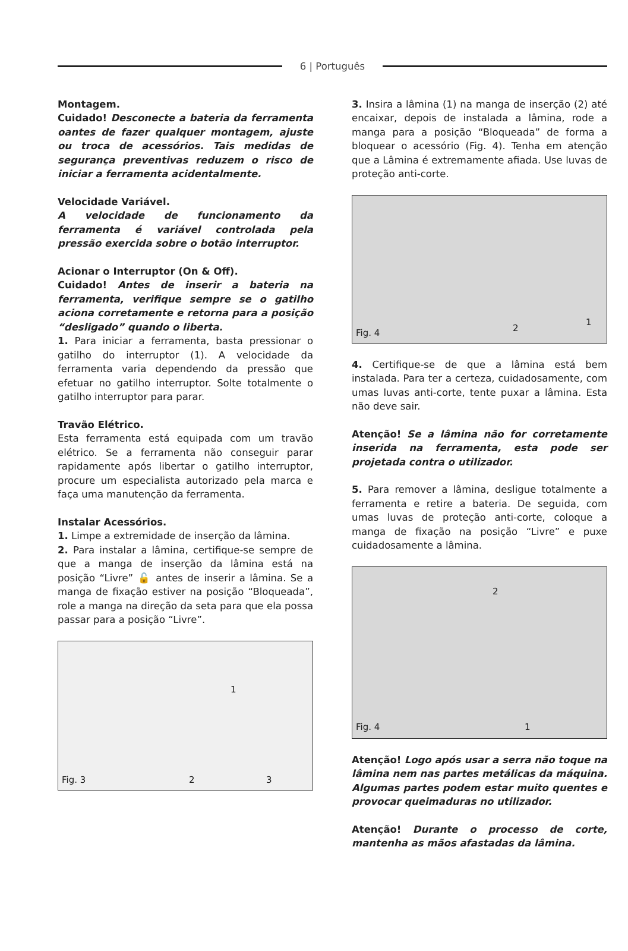6 | Português
Montagem.
Cuidado! Desconecte a bateria da ferramenta oantes de fazer qualquer montagem, ajuste ou troca de acessórios. Tais medidas de segurança preventivas reduzem o risco de iniciar a ferramenta acidentalmente.
Velocidade Variável.
A velocidade de funcionamento da ferramenta é variável controlada pela pressão exercida sobre o botão interruptor.
Acionar o Interruptor (On & Off).
Cuidado! Antes de inserir a bateria na ferramenta, verifique sempre se o gatilho aciona corretamente e retorna para a posição “desligado” quando o liberta.
1. Para iniciar a ferramenta, basta pressionar o gatilho do interruptor (1). A velocidade da ferramenta varia dependendo da pressão que efetuar no gatilho interruptor. Solte totalmente o gatilho interruptor para parar.
Travão Elétrico.
Esta ferramenta está equipada com um travão elétrico. Se a ferramenta não conseguir parar rapidamente após libertar o gatilho interruptor, procure um especialista autorizado pela marca e faça uma manutenção da ferramenta.
Instalar Acessórios.
1. Limpe a extremidade de inserção da lâmina.
2. Para instalar a lâmina, certifique-se sempre de que a manga de inserção da lâmina está na posição “Livre” 🔓 antes de inserir a lâmina. Se a manga de fixação estiver na posição “Bloqueada”, role a manga na direção da seta para que ela possa passar para a posição “Livre”.
1
Fig. 3 2 3
3. Insira a lâmina (1) na manga de inserção (2) até encaixar, depois de instalada a lâmina, rode a manga para a posição “Bloqueada” de forma a bloquear o acessório (Fig. 4). Tenha em atenção que a Lâmina é extremamente afiada. Use luvas de proteção anti-corte.
2
1
Fig. 4
4. Certifique-se de que a lâmina está bem instalada. Para ter a certeza, cuidadosamente, com umas luvas anti-corte, tente puxar a lâmina. Esta não deve sair.
Atenção! Se a lâmina não for corretamente inserida na ferramenta, esta pode ser projetada contra o utilizador.
5. Para remover a lâmina, desligue totalmente a ferramenta e retire a bateria. De seguida, com umas luvas de proteção anti-corte, coloque a manga de fixação na posição “Livre” e puxe cuidadosamente a lâmina.
2
1 Fig. 4
Atenção! Logo após usar a serra não toque na lâmina nem nas partes metálicas da máquina. Algumas partes podem estar muito quentes e provocar queimaduras no utilizador.
Atenção! Durante o processo de corte, mantenha as mãos afastadas da lâmina.